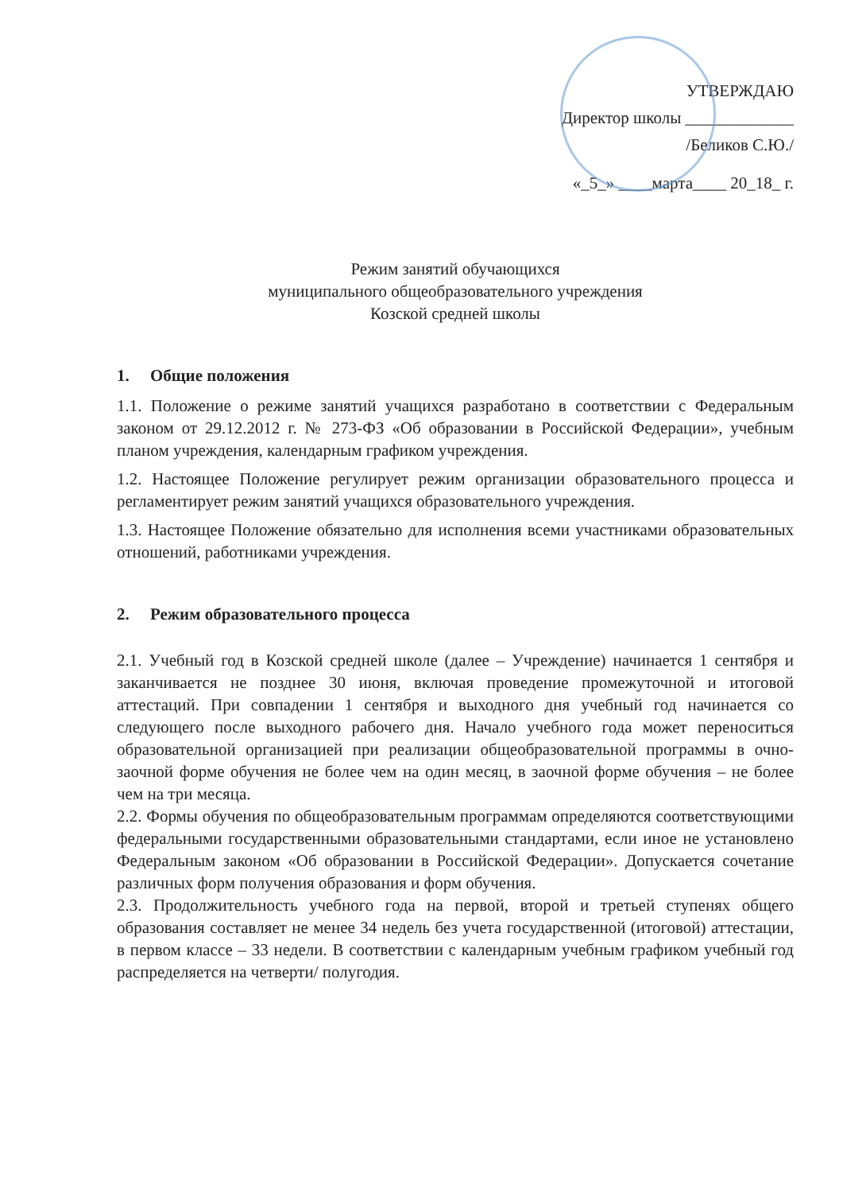УТВЕРЖДАЮ
Директор школы _____________
/Беликов С.Ю./
«_5_» ____марта____ 20_18_ г.
Режим занятий обучающихся
муниципального общеобразовательного учреждения
Козской средней школы
1. Общие положения
1.1. Положение о режиме занятий учащихся разработано в соответствии с Федеральным законом от 29.12.2012 г. № 273-ФЗ «Об образовании в Российской Федерации», учебным планом учреждения, календарным графиком учреждения.
1.2. Настоящее Положение регулирует режим организации образовательного процесса и регламентирует режим занятий учащихся образовательного учреждения.
1.3. Настоящее Положение обязательно для исполнения всеми участниками образовательных отношений, работниками учреждения.
2. Режим образовательного процесса
2.1. Учебный год в Козской средней школе (далее – Учреждение) начинается 1 сентября и заканчивается не позднее 30 июня, включая проведение промежуточной и итоговой аттестаций. При совпадении 1 сентября и выходного дня учебный год начинается со следующего после выходного рабочего дня. Начало учебного года может переноситься образовательной организацией при реализации общеобразовательной программы в очно-заочной форме обучения не более чем на один месяц, в заочной форме обучения – не более чем на три месяца.
2.2. Формы обучения по общеобразовательным программам определяются соответствующими федеральными государственными образовательными стандартами, если иное не установлено Федеральным законом «Об образовании в Российской Федерации». Допускается сочетание различных форм получения образования и форм обучения.
2.3. Продолжительность учебного года на первой, второй и третьей ступенях общего образования составляет не менее 34 недель без учета государственной (итоговой) аттестации, в первом классе – 33 недели. В соответствии с календарным учебным графиком учебный год распределяется на четверти/ полугодия.